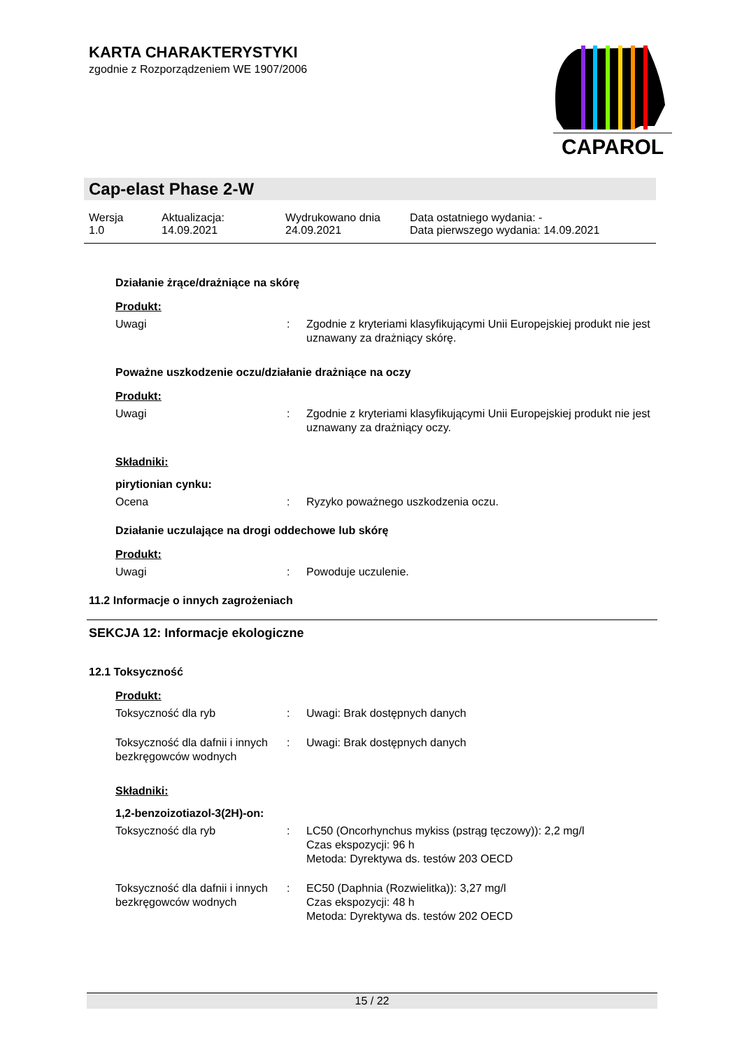KARTA CHARAKTERYSTYKI
zgodnie z Rozporządzeniem WE 1907/2006
CAPAROL
Cap-elast Phase 2-W
Wersja
1.0
Aktualizacja:
14.09.2021
Wydrukowano dnia
24.09.2021
Data ostatniego wydania: -
Data pierwszego wydania: 14.09.2021
Działanie żrące/drażniące na skórę
Produkt:
Uwagi : Zgodnie z kryteriami klasyfikującymi Unii Europejskiej produkt nie jest uznawany za drażniący skórę.
Poważne uszkodzenie oczu/działanie drażniące na oczy
Produkt:
Uwagi : Zgodnie z kryteriami klasyfikującymi Unii Europejskiej produkt nie jest uznawany za drażniący oczy.
Składniki:
pirytionian cynku:
Ocena : Ryzyko poważnego uszkodzenia oczu.
Działanie uczulające na drogi oddechowe lub skórę
Produkt:
Uwagi : Powoduje uczulenie.
11.2 Informacje o innych zagrożeniach
SEKCJA 12: Informacje ekologiczne
12.1 Toksyczność
Produkt:
Toksyczność dla ryb : Uwagi: Brak dostępnych danych
Toksyczność dla dafnii i innych bezkręgowców wodnych
: Uwagi: Brak dostępnych danych
Składniki:
1,2-benzoizotiazol-3(2H)-on:
Toksyczność dla ryb : LC50 (Oncorhynchus mykiss (pstrąg tęczowy)): 2,2 mg/l
Czas ekspozycji: 96 h
Metoda: Dyrektywa ds. testów 203 OECD
Toksyczność dla dafnii i innych bezkręgowców wodnych
: EC50 (Daphnia (Rozwielitka)): 3,27 mg/l
Czas ekspozycji: 48 h
Metoda: Dyrektywa ds. testów 202 OECD
15 / 22